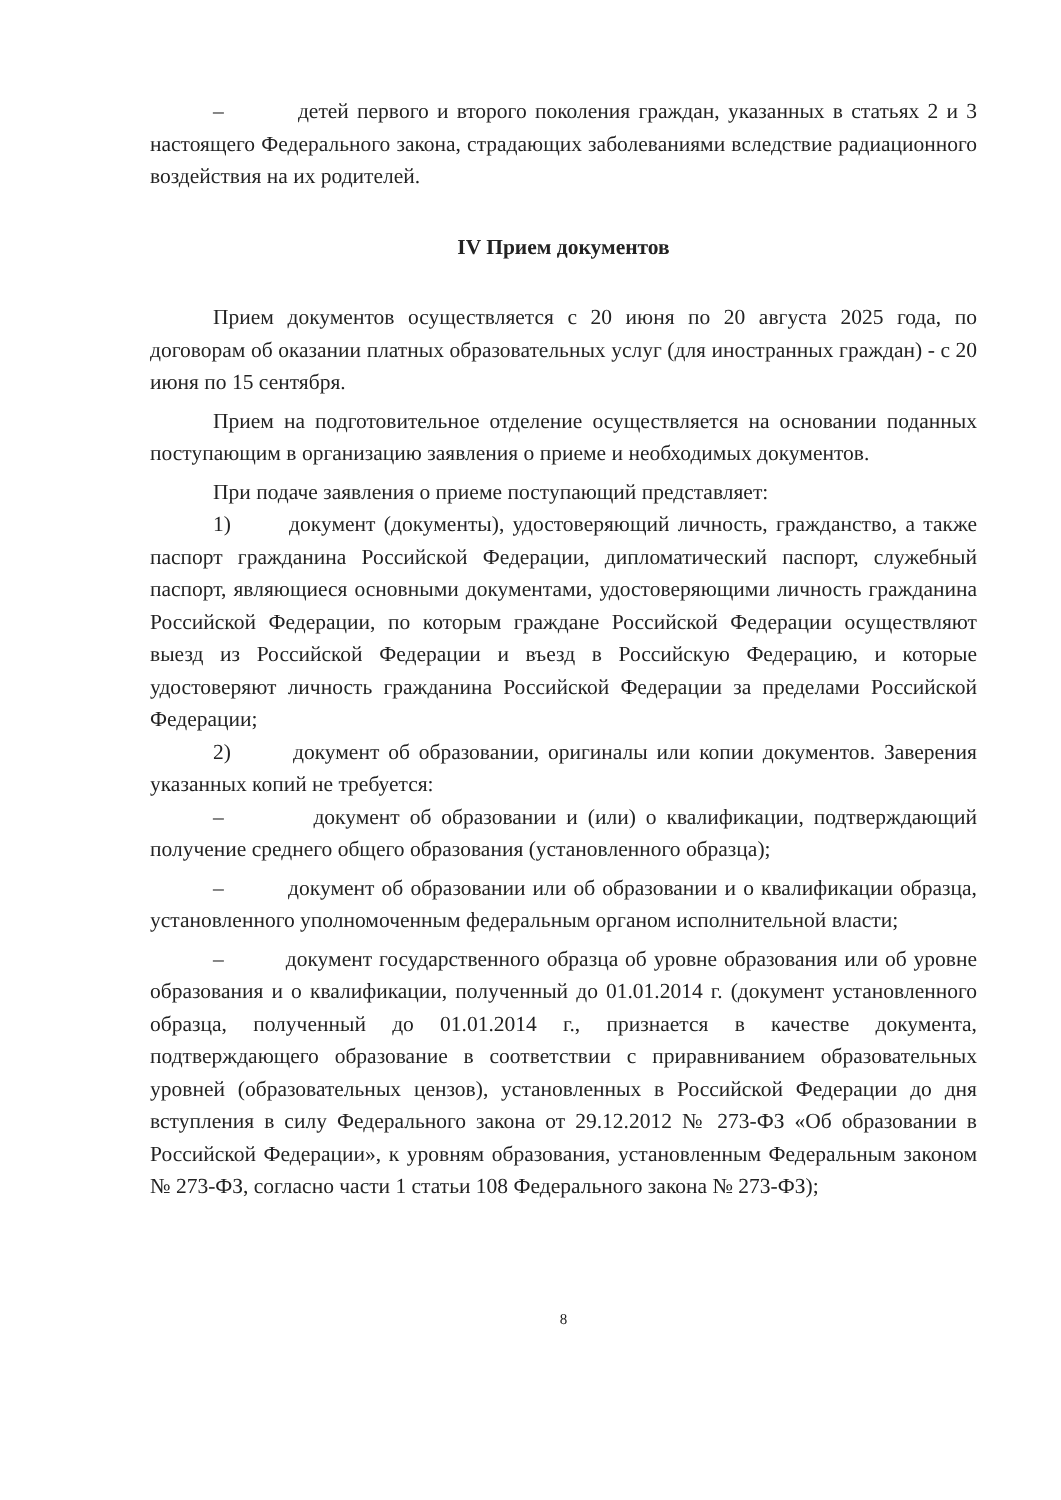– детей первого и второго поколения граждан, указанных в статьях 2 и 3 настоящего Федерального закона, страдающих заболеваниями вследствие радиационного воздействия на их родителей.
IV Прием документов
Прием документов осуществляется с 20 июня по 20 августа 2025 года, по договорам об оказании платных образовательных услуг (для иностранных граждан) - с 20 июня по 15 сентября.
Прием на подготовительное отделение осуществляется на основании поданных поступающим в организацию заявления о приеме и необходимых документов.
При подаче заявления о приеме поступающий представляет:
1) документ (документы), удостоверяющий личность, гражданство, а также паспорт гражданина Российской Федерации, дипломатический паспорт, служебный паспорт, являющиеся основными документами, удостоверяющими личность гражданина Российской Федерации, по которым граждане Российской Федерации осуществляют выезд из Российской Федерации и въезд в Российскую Федерацию, и которые удостоверяют личность гражданина Российской Федерации за пределами Российской Федерации;
2) документ об образовании, оригиналы или копии документов. Заверения указанных копий не требуется:
– документ об образовании и (или) о квалификации, подтверждающий получение среднего общего образования (установленного образца);
– документ об образовании или об образовании и о квалификации образца, установленного уполномоченным федеральным органом исполнительной власти;
– документ государственного образца об уровне образования или об уровне образования и о квалификации, полученный до 01.01.2014 г. (документ установленного образца, полученный до 01.01.2014 г., признается в качестве документа, подтверждающего образование в соответствии с приравниванием образовательных уровней (образовательных цензов), установленных в Российской Федерации до дня вступления в силу Федерального закона от 29.12.2012 № 273-ФЗ «Об образовании в Российской Федерации», к уровням образования, установленным Федеральным законом № 273-ФЗ, согласно части 1 статьи 108 Федерального закона № 273-ФЗ);
8